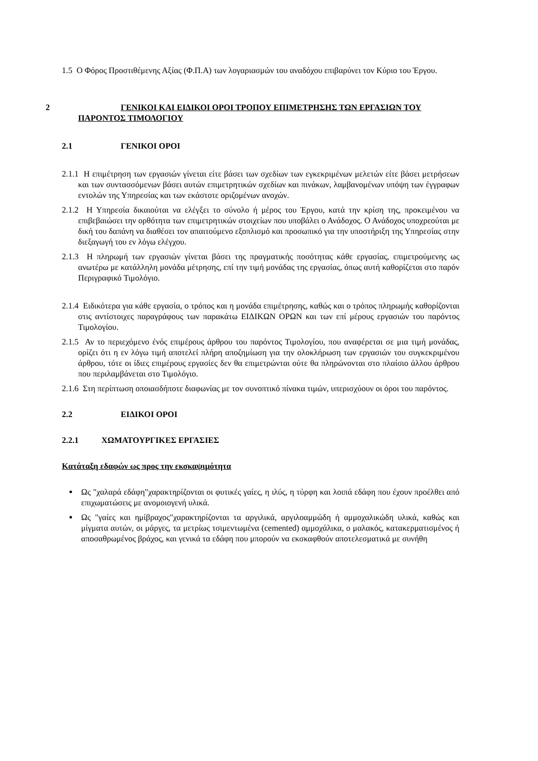1.5 Ο Φόρος Προστιθέμενης Αξίας (Φ.Π.Α) των λογαριασμών του αναδόχου επιβαρύνει τον Κύριο του Έργου.
2 ΓΕΝΙΚΟΙ ΚΑΙ ΕΙΔΙΚΟΙ ΟΡΟΙ ΤΡΟΠΟΥ ΕΠΙΜΕΤΡΗΣΗΣ ΤΩΝ ΕΡΓΑΣΙΩΝ ΤΟΥ ΠΑΡΟΝΤΟΣ ΤΙΜΟΛΟΓΙΟΥ
2.1 ΓΕΝΙΚΟΙ ΟΡΟΙ
2.1.1 Η επιμέτρηση των εργασιών γίνεται είτε βάσει των σχεδίων των εγκεκριμένων μελετών είτε βάσει μετρήσεων και των συντασσόμενων βάσει αυτών επιμετρητικών σχεδίων και πινάκων, λαμβανομένων υπόψη των έγγραφων εντολών της Υπηρεσίας και των εκάστοτε οριζομένων ανοχών.
2.1.2 Η Υπηρεσία δικαιούται να ελέγξει το σύνολο ή μέρος του Έργου, κατά την κρίση της, προκειμένου να επιβεβαιώσει την ορθότητα των επιμετρητικών στοιχείων που υποβάλει ο Ανάδοχος. Ο Ανάδοχος υποχρεούται με δική του δαπάνη να διαθέσει τον απαιτούμενο εξοπλισμό και προσωπικό για την υποστήριξη της Υπηρεσίας στην διεξαγωγή του εν λόγω ελέγχου.
2.1.3 Η πληρωμή των εργασιών γίνεται βάσει της πραγματικής ποσότητας κάθε εργασίας, επιμετρούμενης ως ανωτέρω με κατάλληλη μονάδα μέτρησης, επί την τιμή μονάδας της εργασίας, όπως αυτή καθορίζεται στο παρόν Περιγραφικό Τιμολόγιο.
2.1.4 Ειδικότερα για κάθε εργασία, ο τρόπος και η μονάδα επιμέτρησης, καθώς και ο τρόπος πληρωμής καθορίζονται στις αντίστοιχες παραγράφους των παρακάτω ΕΙΔΙΚΩΝ ΟΡΩΝ και των επί μέρους εργασιών του παρόντος Τιμολογίου.
2.1.5 Αν το περιεχόμενο ένός επιμέρους άρθρου του παρόντος Τιμολογίου, που αναφέρεται σε μια τιμή μονάδας, ορίζει ότι η εν λόγω τιμή αποτελεί πλήρη αποζημίωση για την ολοκλήρωση των εργασιών του συγκεκριμένου άρθρου, τότε οι ίδιες επιμέρους εργασίες δεν θα επιμετρώνται ούτε θα πληρώνονται στο πλαίσιο άλλου άρθρου που περιλαμβάνεται στο Τιμολόγιο.
2.1.6 Στη περίπτωση οποιασδήποτε διαφωνίας με τον συνοπτικό πίνακα τιμών, υπερισχύουν οι όροι του παρόντος.
2.2 ΕΙΔΙΚΟΙ ΟΡΟΙ
2.2.1 ΧΩΜΑΤΟΥΡΓΙΚΕΣ ΕΡΓΑΣΙΕΣ
Κατάταξη εδαφών ως προς την εκσκαψιμότητα
Ως "χαλαρά εδάφη"χαρακτηρίζονται οι φυτικές γαίες, η ιλύς, η τύρφη και λοιπά εδάφη που έχουν προέλθει από επιχωματώσεις με ανομοιογενή υλικά.
Ως "γαίες και ημίβραχος"χαρακτηρίζονται τα αργιλικά, αργιλοαμμώδη ή αμμοχαλικώδη υλικά, καθώς και μίγματα αυτών, οι μάργες, τα μετρίως τσιμεντωμένα (cemented) αμμοχάλικα, ο μαλακός, κατακερματισμένος ή αποσαθρωμένος βράχος, και γενικά τα εδάφη που μπορούν να εκσκαφθούν αποτελεσματικά με συνήθη